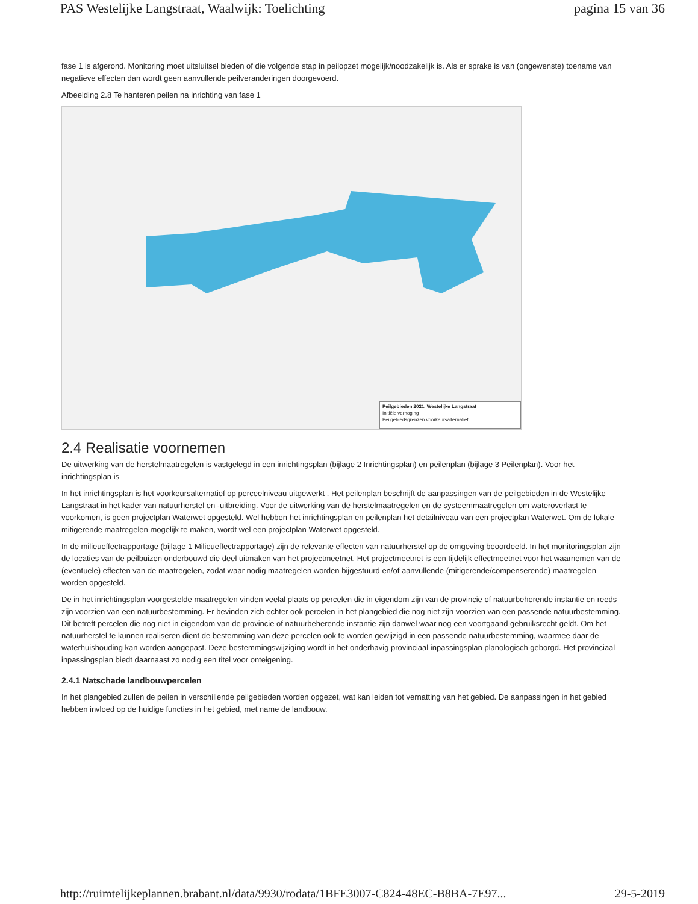PAS Westelijke Langstraat, Waalwijk: Toelichting pagina 15 van 36
fase 1 is afgerond. Monitoring moet uitsluitsel bieden of die volgende stap in peilopzet mogelijk/noodzakelijk is. Als er sprake is van (ongewenste) toename van negatieve effecten dan wordt geen aanvullende peilveranderingen doorgevoerd.
Afbeelding 2.8 Te hanteren peilen na inrichting van fase 1
Peilgebieden 2021, Westelijke Langstraat
Initiële verhoging
Peilgebiedsgrenzen voorkeursalternatief
2.4 Realisatie voornemen
De uitwerking van de herstelmaatregelen is vastgelegd in een inrichtingsplan (bijlage 2 Inrichtingsplan) en peilenplan (bijlage 3 Peilenplan). Voor het inrichtingsplan is
In het inrichtingsplan is het voorkeursalternatief op perceelniveau uitgewerkt . Het peilenplan beschrijft de aanpassingen van de peilgebieden in de Westelijke Langstraat in het kader van natuurherstel en -uitbreiding. Voor de uitwerking van de herstelmaatregelen en de systeemmaatregelen om wateroverlast te voorkomen, is geen projectplan Waterwet opgesteld. Wel hebben het inrichtingsplan en peilenplan het detailniveau van een projectplan Waterwet. Om de lokale mitigerende maatregelen mogelijk te maken, wordt wel een projectplan Waterwet opgesteld.
In de milieueffectrapportage (bijlage 1 Milieueffectrapportage) zijn de relevante effecten van natuurherstel op de omgeving beoordeeld. In het monitoringsplan zijn de locaties van de peilbuizen onderbouwd die deel uitmaken van het projectmeetnet. Het projectmeetnet is een tijdelijk effectmeetnet voor het waarnemen van de (eventuele) effecten van de maatregelen, zodat waar nodig maatregelen worden bijgestuurd en/of aanvullende (mitigerende/compenserende) maatregelen worden opgesteld.
De in het inrichtingsplan voorgestelde maatregelen vinden veelal plaats op percelen die in eigendom zijn van de provincie of natuurbeherende instantie en reeds zijn voorzien van een natuurbestemming. Er bevinden zich echter ook percelen in het plangebied die nog niet zijn voorzien van een passende natuurbestemming. Dit betreft percelen die nog niet in eigendom van de provincie of natuurbeherende instantie zijn danwel waar nog een voortgaand gebruiksrecht geldt. Om het natuurherstel te kunnen realiseren dient de bestemming van deze percelen ook te worden gewijzigd in een passende natuurbestemming, waarmee daar de waterhuishouding kan worden aangepast. Deze bestemmingswijziging wordt in het onderhavig provinciaal inpassingsplan planologisch geborgd. Het provinciaal inpassingsplan biedt daarnaast zo nodig een titel voor onteigening.
2.4.1 Natschade landbouwpercelen
In het plangebied zullen de peilen in verschillende peilgebieden worden opgezet, wat kan leiden tot vernatting van het gebied. De aanpassingen in het gebied hebben invloed op de huidige functies in het gebied, met name de landbouw.
http://ruimtelijkeplannen.brabant.nl/data/9930/rodata/1BFE3007-C824-48EC-B8BA-7E97... 29-5-2019